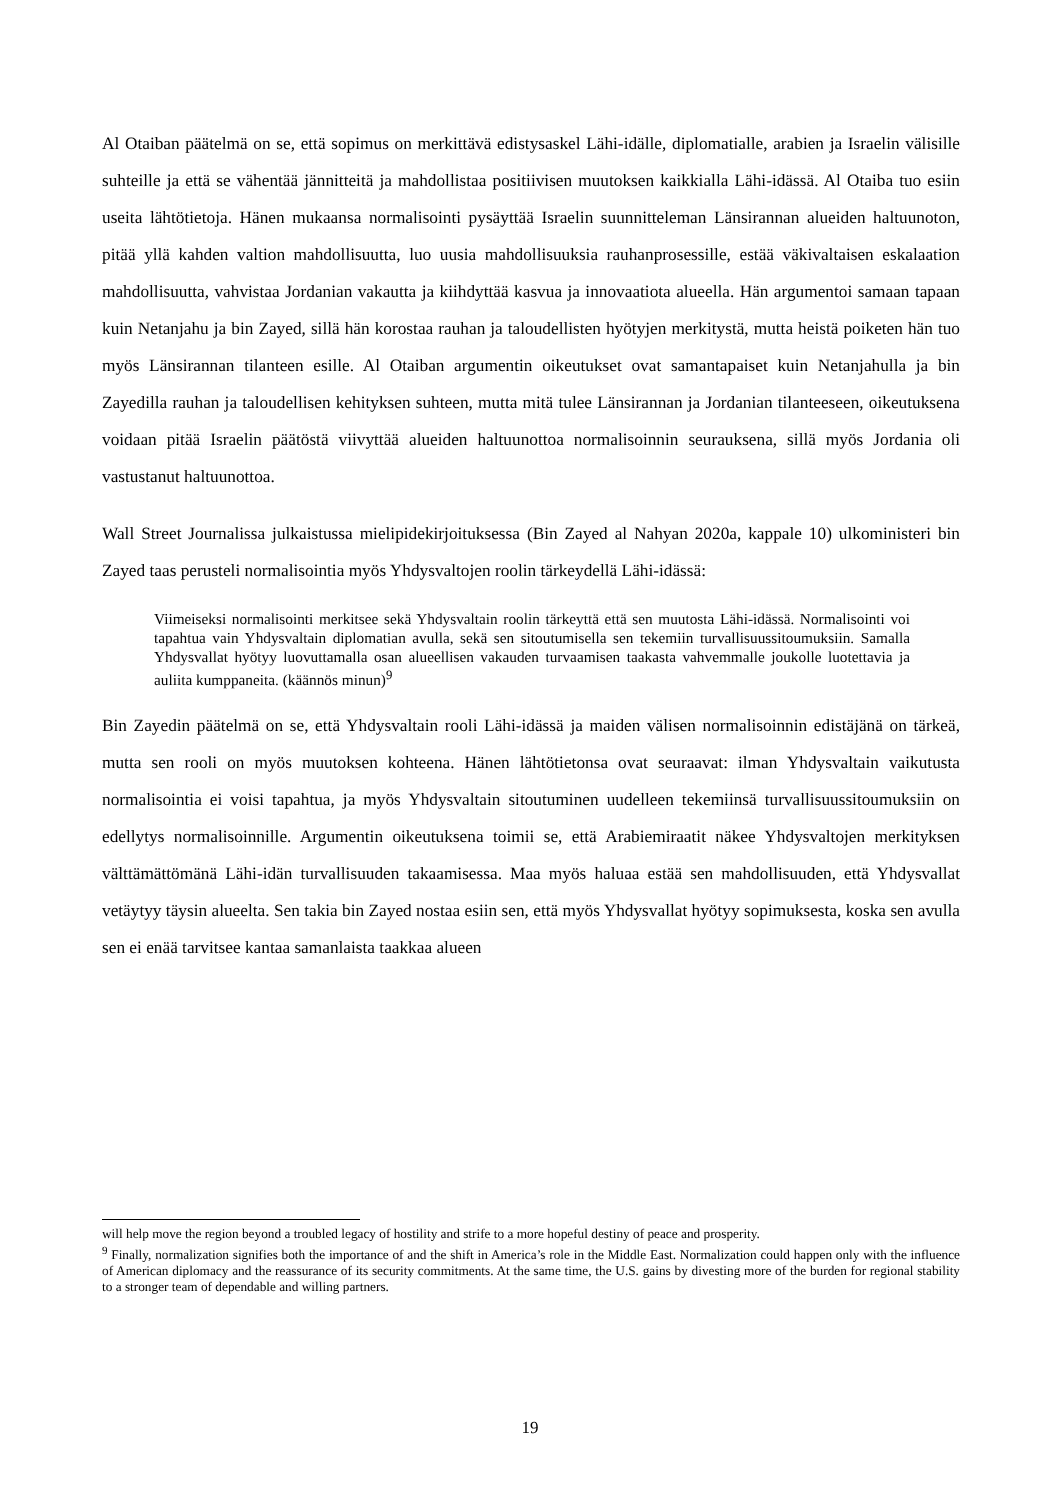Al Otaiban päätelmä on se, että sopimus on merkittävä edistysaskel Lähi-idälle, diplomatialle, arabien ja Israelin välisille suhteille ja että se vähentää jännitteitä ja mahdollistaa positiivisen muutoksen kaikkialla Lähi-idässä. Al Otaiba tuo esiin useita lähtötietoja. Hänen mukaansa normalisointi pysäyttää Israelin suunnitteleman Länsirannan alueiden haltuunoton, pitää yllä kahden valtion mahdollisuutta, luo uusia mahdollisuuksia rauhanprosessille, estää väkivaltaisen eskalaation mahdollisuutta, vahvistaa Jordanian vakautta ja kiihdyttää kasvua ja innovaatiota alueella. Hän argumentoi samaan tapaan kuin Netanjahu ja bin Zayed, sillä hän korostaa rauhan ja taloudellisten hyötyjen merkitystä, mutta heistä poiketen hän tuo myös Länsirannan tilanteen esille. Al Otaiban argumentin oikeutukset ovat samantapaiset kuin Netanjahulla ja bin Zayedilla rauhan ja taloudellisen kehityksen suhteen, mutta mitä tulee Länsirannan ja Jordanian tilanteeseen, oikeutuksena voidaan pitää Israelin päätöstä viivyttää alueiden haltuunottoa normalisoinnin seurauksena, sillä myös Jordania oli vastustanut haltuunottoa.
Wall Street Journalissa julkaistussa mielipidekirjoituksessa (Bin Zayed al Nahyan 2020a, kappale 10) ulkoministeri bin Zayed taas perusteli normalisointia myös Yhdysvaltojen roolin tärkeydellä Lähi-idässä:
Viimeiseksi normalisointi merkitsee sekä Yhdysvaltain roolin tärkeyttä että sen muutosta Lähi-idässä. Normalisointi voi tapahtua vain Yhdysvaltain diplomatian avulla, sekä sen sitoutumisella sen tekemiin turvallisuussitoumuksiin. Samalla Yhdysvallat hyötyy luovuttamalla osan alueellisen vakauden turvaamisen taakasta vahvemmalle joukolle luotettavia ja auliita kumppaneita. (käännös minun)<sup>9</sup>
Bin Zayedin päätelmä on se, että Yhdysvaltain rooli Lähi-idässä ja maiden välisen normalisoinnin edistäjänä on tärkeä, mutta sen rooli on myös muutoksen kohteena. Hänen lähtötietonsa ovat seuraavat: ilman Yhdysvaltain vaikutusta normalisointia ei voisi tapahtua, ja myös Yhdysvaltain sitoutuminen uudelleen tekemiinsä turvallisuussitoumuksiin on edellytys normalisoinnille. Argumentin oikeutuksena toimii se, että Arabiemiraatit näkee Yhdysvaltojen merkityksen välttämättömänä Lähi-idän turvallisuuden takaamisessa. Maa myös haluaa estää sen mahdollisuuden, että Yhdysvallat vetäytyy täysin alueelta. Sen takia bin Zayed nostaa esiin sen, että myös Yhdysvallat hyötyy sopimuksesta, koska sen avulla sen ei enää tarvitsee kantaa samanlaista taakkaa alueen
will help move the region beyond a troubled legacy of hostility and strife to a more hopeful destiny of peace and prosperity.
<sup>9</sup> Finally, normalization signifies both the importance of and the shift in America’s role in the Middle East. Normalization could happen only with the influence of American diplomacy and the reassurance of its security commitments. At the same time, the U.S. gains by divesting more of the burden for regional stability to a stronger team of dependable and willing partners.
19